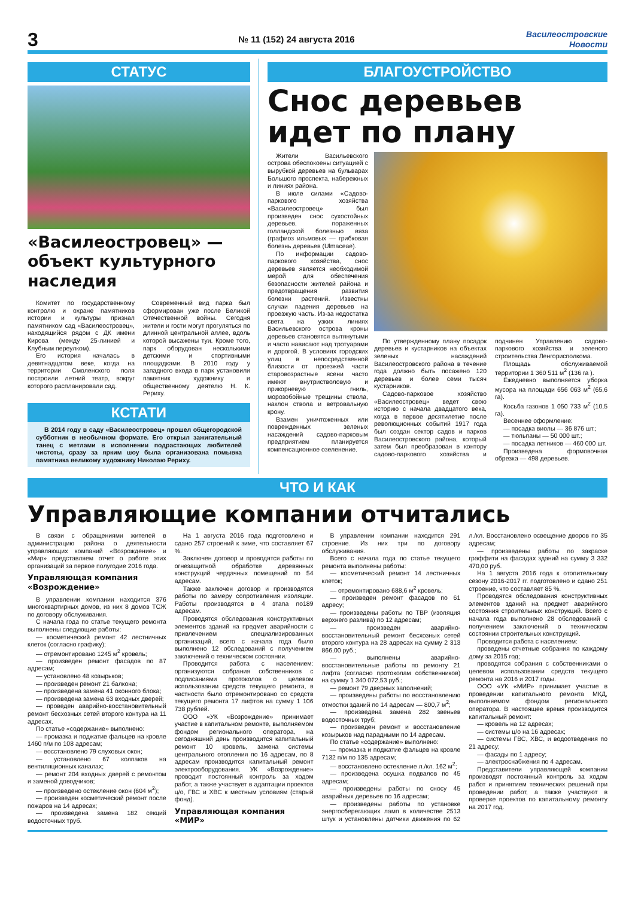3
№ 11 (152) 24 августа 2016
Василеостровские Новости
СТАТУС
«Василеостровец» — объект культурного наследия
Комитет по государственному контролю и охране памятников истории и культуры признал памятником сад «Василеостровец», находящийся рядом с ДК имени Кирова (между 25-линией и Клубным переулком).
Его история началась в девятнадцатом веке, когда на территории Смоленского поля построили летний театр, вокруг которого распланировали сад.
Современный вид парка был сформирован уже после Великой Отечественной войны. Сегодня жители и гости могут прогуляться по длинной центральной аллее, вдоль которой высажены туи. Кроме того, парк оборудован несколькими детскими и спортивными площадками. В 2010 году у западного входа в парк установили памятник художнику и общественному деятелю Н. К. Рериху.
КСТАТИ
В 2014 году в саду «Василеостровец» прошел общегородской субботник в необычном формате. Его открыл зажигательный танец с метлами в исполнении подрастающих любителей чистоты, сразу за ярким шоу была организована помывка памятника великому художнику Николаю Рериху.
БЛАГОУСТРОЙСТВО
Снос деревьев идет по плану
Жители Васильевского острова обеспокоены ситуацией с вырубкой деревьев на бульварах Большого проспекта, набережных и линиях района.
В июле силами «Садово-паркового хозяйства «Василеостровец» был произведен снос сухостойных деревьев, пораженных голландской болезнью вяза (графиоз ильмовых — грибковая болезнь деревьев (Ulmaceae).
По информации садово-паркового хозяйства, снос деревьев является необходимой мерой для обеспечения безопасности жителей района и предотвращения развития болезни растений. Известны случаи падения деревьев на проезжую часть. Из-за недостатка света на узких линиях Васильевского острова кроны деревьев становятся вытянутыми и часто нависают над тротуарами и дорогой. В условиях городских улиц в непосредственной близости от проезжей части старовозрастные ясени часто имеют внутристволовую и прикорневую гниль, морозобойные трещины ствола, наклон ствола и ветровальную крону.
Взамен уничтоженных или поврежденных зеленых насаждений садово-парковым предприятием планируется компенсационное озеленение.
По утвержденному плану посадок деревьев и кустарников на объектах зеленых насаждений Василеостровского района в течение года должно быть посажено 120 деревьев и более семи тысяч кустарников.
Садово-парковое хозяйство «Василеостровец» ведет свою историю с начала двадцатого века, когда в первое десятилетие после революционных событий 1917 года был создан сектор садов и парков Василеостровского района, который затем был преобразован в контору садово-паркового хозяйства и подчинен Управлению садово-паркового хозяйства и зеленого строительства Ленгорисполкома.
Площадь обслуживаемой территории 1 360 511 м<sup>2</sup> (136 га ).
Ежедневно выполняется уборка мусора на площади 656 063 м<sup>2</sup> (65,6 га).
Косьба газонов 1 050 733 м<sup>2</sup> (10,5 га).
Весеннее оформление:
— посадка виолы — 36 876 шт.;
— тюльпаны — 50 000 шт.;
— посадка летников — 460 000 шт.
Произведена формовочная обрезка — 498 деревьев.
ЧТО И КАК
Управляющие компании отчитались
В связи с обращениями жителей в администрацию района о деятельности управляющих компаний «Возрождение» и «Мир» представляем отчет о работе этих организаций за первое полугодие 2016 года.
Управляющая компания «Возрождение»
В управлении компании находится 376 многоквартирных домов, из них 8 домов ТСЖ по договору обслуживания.
С начала года по статье текущего ремонта выполнены следующие работы:
— косметический ремонт 42 лестничных клеток (согласно графику);
— отремонтировано 1245 м<sup>2</sup> кровель;
— произведен ремонт фасадов по 87 адресам;
— установлено 48 козырьков;
— произведен ремонт 21 балкона;
— произведена замена 41 оконного блока;
— произведена замена 63 входных дверей;
— проведен аварийно-восстановительный ремонт бесхозных сетей второго контура на 11 адресах.
По статье «содержание» выполнено:
— промазка и поджатие фальцев на кровле 1460 п/м по 108 адресам;
— восстановлено 79 слуховых окон;
— установлено 67 колпаков на вентиляционных каналах;
— ремонт 204 входных дверей с ремонтом и заменой доводчиков;
— произведено остекление окон (604 м<sup>2</sup>);
— произведен косметический ремонт после пожаров на 14 адресах;
— произведена замена 182 секций водосточных труб.
На 1 августа 2016 года подготовлено и сдано 257 строений к зиме, что составляет 67 %.
Заключен договор и проводятся работы по огнезащитной обработке деревянных конструкций чердачных помещений по 54 адресам.
Также заключен договор и производятся работы по замеру сопротивления изоляции. Работы производятся в 4 этапа по189 адресам.
Проводятся обследования конструктивных элементов зданий на предмет аварийности с привлечением специализированных организаций, всего с начала года было выполнено 12 обследований с получением заключений о техническом состоянии.
Проводится работа с населением: организуются собрания собственников с подписаниями протоколов о целевом использовании средств текущего ремонта, в частности было отремонтировано со средств текущего ремонта 17 лифтов на сумму 1 106 738 рублей.
ООО «УК «Возрождение» принимает участие в капитальном ремонте, выполняемом фондом регионального оператора, на сегодняшний день производится капитальный ремонт 10 кровель, замена системы центрального отопления по 16 адресам, по 8 адресам производится капитальный ремонт электрооборудования. УК «Возрождение» проводит постоянный контроль за ходом работ, а также участвует в адаптации проектов ц/о, ГВС и ХВС к местным условиям (старый фонд).
Управляющая компания «МИР»
В управлении компании находится 291 строение. Из них три по договору обслуживания.
Всего с начала года по статье текущего ремонта выполнены работы:
— косметический ремонт 14 лестничных клеток;
— отремонтировано 688,6 м<sup>2</sup> кровель;
— произведен ремонт фасадов по 61 адресу;
— произведены работы по ТВР (изоляция верхнего разлива) по 12 адресам;
— произведен аварийно-восстановительный ремонт бесхозных сетей второго контура на 28 адресах на сумму 2 313 866,00 руб.;
— выполнены аварийно-восстановительные работы по ремонту 21 лифта (согласно протоколам собственников) на сумму 1 340 072,53 руб.;
— ремонт 79 дверных заполнений;
— произведены работы по восстановлению отмостки зданий по 14 адресам — 800,7 м<sup>2</sup>;
— произведена замена 282 звеньев водосточных труб;
— произведен ремонт и восстановление козырьков над парадными по 14 адресам.
По статье «содержание» выполнено:
— промазка и поджатие фальцев на кровле 7132 п/м по 135 адресам;
— восстановлено остекление л./кл. 162 м<sup>2</sup>;
— произведена осушка подвалов по 45 адресам;
— произведены работы по сносу 45 аварийных деревьев по 16 адресам;
— произведены работы по установке энергосберегающих ламп в количестве 2513 штук и установлены датчики движения по 62 л./кл. Восстановлено освещение дворов по 35 адресам;
— произведены работы по закраске граффити на фасадах зданий на сумму 3 332 470,00 руб.
На 1 августа 2016 года к отопительному сезону 2016-2017 гг. подготовлено и сдано 251 строение, что составляет 85 %.
Проводятся обследования конструктивных элементов зданий на предмет аварийного состояния строительных конструкций. Всего с начала года выполнено 28 обследований с получением заключений о техническом состоянии строительных конструкций.
Проводится работа с населением:
проведены отчетные собрания по каждому дому за 2015 год;
проводятся собрания с собственниками о целевом использовании средств текущего ремонта на 2016 и 2017 годы.
ООО «УК «МИР» принимает участие в проведении капитального ремонта МКД, выполняемом фондом регионального оператора. В настоящее время производится капитальный ремонт:
— кровель на 12 адресах;
— системы ц/о на 16 адресах;
— системы ГВС, ХВС, и водоотведения по 21 адресу;
— фасады по 1 адресу;
— электроснабжения по 4 адресам.
Представители управляющей компании производят постоянный контроль за ходом работ и принятием технических решений при проведении работ, а также участвуют в проверке проектов по капитальному ремонту на 2017 год.